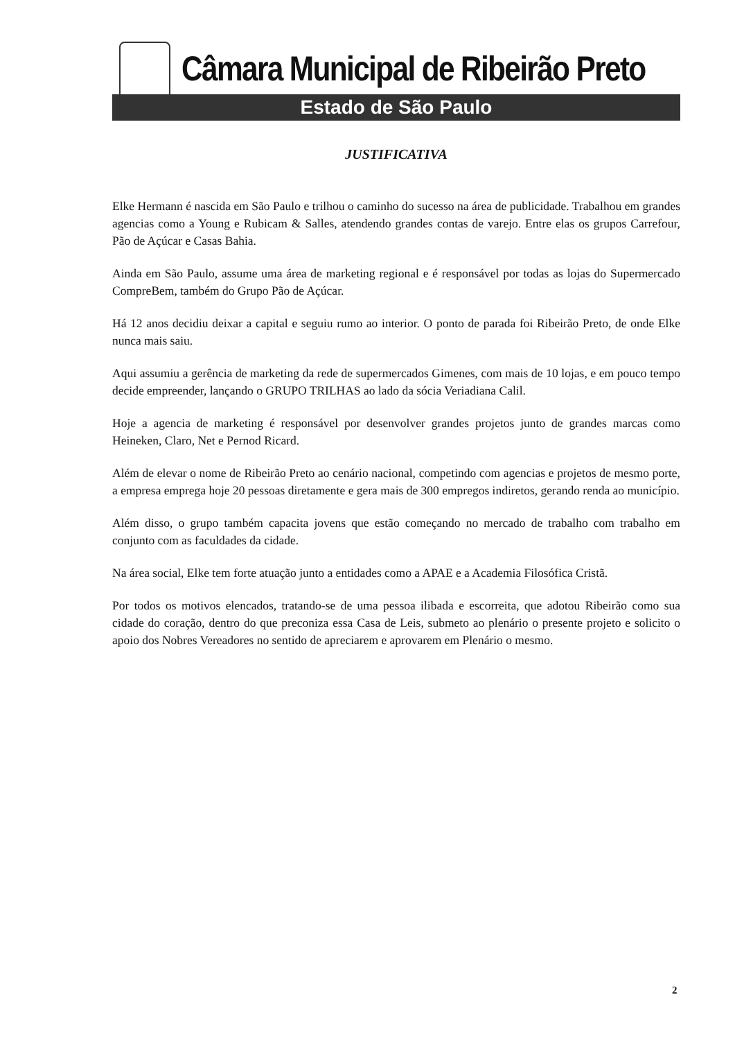Câmara Municipal de Ribeirão Preto
Estado de São Paulo
JUSTIFICATIVA
Elke Hermann é nascida em São Paulo e trilhou o caminho do sucesso na área de publicidade. Trabalhou em grandes agencias como a Young e Rubicam & Salles, atendendo grandes contas de varejo. Entre elas os grupos Carrefour, Pão de Açúcar e Casas Bahia.
Ainda em São Paulo, assume uma área de marketing regional e é responsável por todas as lojas do Supermercado CompreBem, também do Grupo Pão de Açúcar.
Há 12 anos decidiu deixar a capital e seguiu rumo ao interior. O ponto de parada foi Ribeirão Preto, de onde Elke nunca mais saiu.
Aqui assumiu a gerência de marketing da rede de supermercados Gimenes, com mais de 10 lojas, e em pouco tempo decide empreender, lançando o GRUPO TRILHAS ao lado da sócia Veriadiana Calil.
Hoje a agencia de marketing é responsável por desenvolver grandes projetos junto de grandes marcas como Heineken, Claro, Net e Pernod Ricard.
Além de elevar o nome de Ribeirão Preto ao cenário nacional, competindo com agencias e projetos de mesmo porte, a empresa emprega hoje 20 pessoas diretamente e gera mais de 300 empregos indiretos, gerando renda ao município.
Além disso, o grupo também capacita jovens que estão começando no mercado de trabalho com trabalho em conjunto com as faculdades da cidade.
Na área social, Elke tem forte atuação junto a entidades como a APAE e a Academia Filosófica Cristã.
Por todos os motivos elencados, tratando-se de uma pessoa ilibada e escorreita, que adotou Ribeirão como sua cidade do coração, dentro do que preconiza essa Casa de Leis, submeto ao plenário o presente projeto e solicito o apoio dos Nobres Vereadores no sentido de apreciarem e aprovarem em Plenário o mesmo.
2